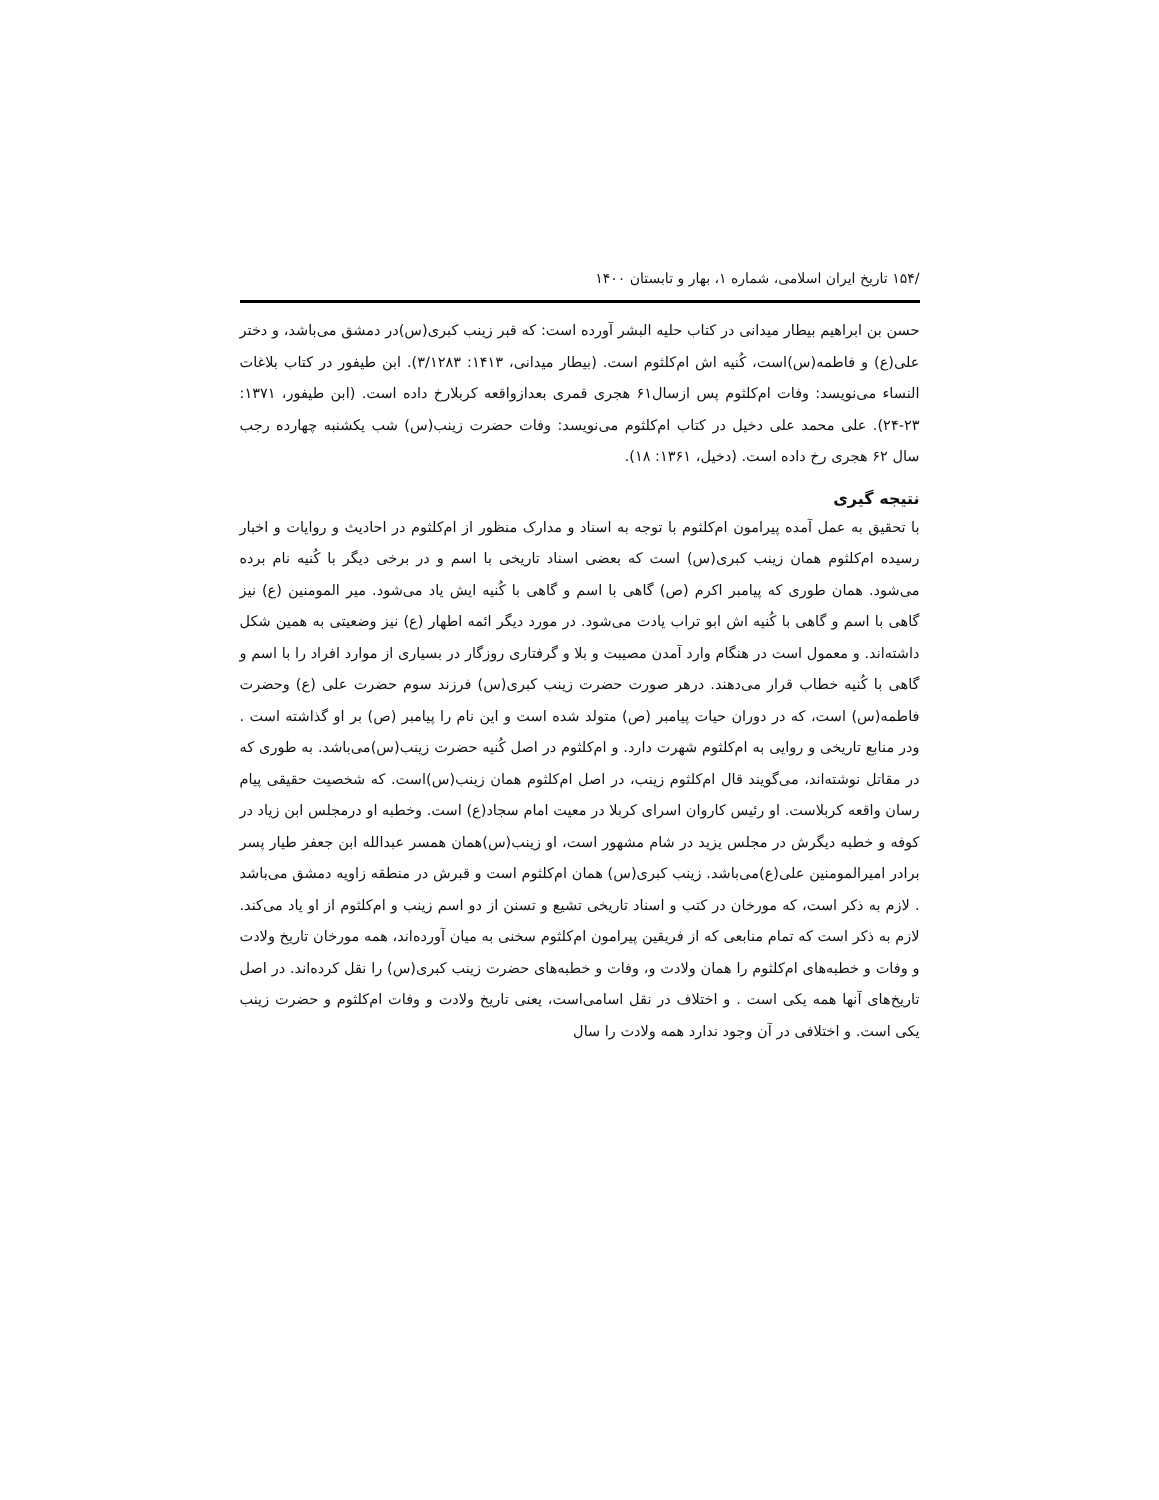/۱۵۴ تاریخ ایران اسلامی، شماره ۱، بهار و تابستان ۱۴۰۰
حسن بن ابراهیم بیطار میدانی در کتاب حلیه البشر آورده است: که قبر زینب کبری(س)در دمشق می‌باشد، و دختر علی(ع) و فاطمه(س)است، کُنیه اش ام‌کلثوم است. (بیطار میدانی، ۱۴۱۳: ۳/۱۲۸۳). ابن طیفور در کتاب بلاغات النساء می‌نویسد: وفات ام‌کلثوم پس ازسال۶۱ هجری قمری بعدازواقعه کربلارخ داده است. (ابن طیفور، ۱۳۷۱: ۲۳-۲۴). علی محمد علی دخیل در کتاب ام‌کلثوم می‌نویسد: وفات حضرت زینب(س) شب یکشنبه چهارده رجب سال ۶۲ هجری رخ داده است. (دخیل، ۱۳۶۱: ۱۸).
نتیجه گیری
با تحقیق به عمل آمده پیرامون ام‌کلثوم با توجه به اسناد و مدارک منظور از ام‌کلثوم در احادیث و روایات و اخبار رسیده ام‌کلثوم همان زینب کبری(س) است که بعضی اسناد تاریخی با اسم و در برخی دیگر با کُنیه نام برده می‌شود. همان طوری که پیامبر اکرم (ص) گاهی با اسم و گاهی با کُنیه ایش یاد می‌شود. میر المومنین (ع) نیز گاهی با اسم و گاهی با کُنیه اش ابو تراب یادت می‌شود. در مورد دیگر ائمه اطهار (ع) نیز وضعیتی به همین شکل داشته‌اند. و معمول است در هنگام وارد آمدن مصیبت و بلا و گرفتاری روزگار در بسیاری از موارد افراد را با اسم و گاهی با کُنیه خطاب قرار می‌دهند. درهر صورت حضرت زینب کبری(س) فرزند سوم حضرت علی (ع) وحضرت فاطمه(س) است، که در دوران حیات پیامبر (ص) متولد شده است و این نام را پیامبر (ص) بر او گذاشته است . ودر منابع تاریخی و روایی به ام‌کلثوم شهرت دارد. و ام‌کلثوم در اصل کُنیه حضرت زینب(س)می‌باشد. به طوری که در مقاتل نوشته‌اند، می‌گویند قال ام‌کلثوم زینب، در اصل ام‌کلثوم همان زینب(س)است. که شخصیت حقیقی پیام رسان واقعه کربلاست. او رئیس کاروان اسرای کربلا در معیت امام سجاد(ع) است. وخطبه او درمجلس ابن زیاد در کوفه و خطبه دیگرش در مجلس یزید در شام مشهور است، او زینب(س)همان همسر عبدالله ابن جعفر طیار پسر برادر امیرالمومنین علی(ع)می‌باشد. زینب کبری(س) همان ام‌کلثوم است و قبرش در منطقه زاویه دمشق می‌باشد . لازم به ذکر است، که مورخان در کتب و اسناد تاریخی تشیع و تسنن از دو اسم زینب و ام‌کلثوم از او یاد می‌کند. لازم به ذکر است که تمام منابعی که از فریقین پیرامون ام‌کلثوم سخنی به میان آورده‌اند، همه مورخان تاریخ ولادت و وفات و خطبه‌های ام‌کلثوم را همان ولادت و، وفات و خطبه‌های حضرت زینب کبری(س) را نقل کرده‌اند. در اصل تاریخ‌های آنها همه یکی است . و اختلاف در نقل اسامی‌است، یعنی تاریخ ولادت و وفات ام‌کلثوم و حضرت زینب یکی است. و اختلافی در آن وجود ندارد همه ولادت را سال